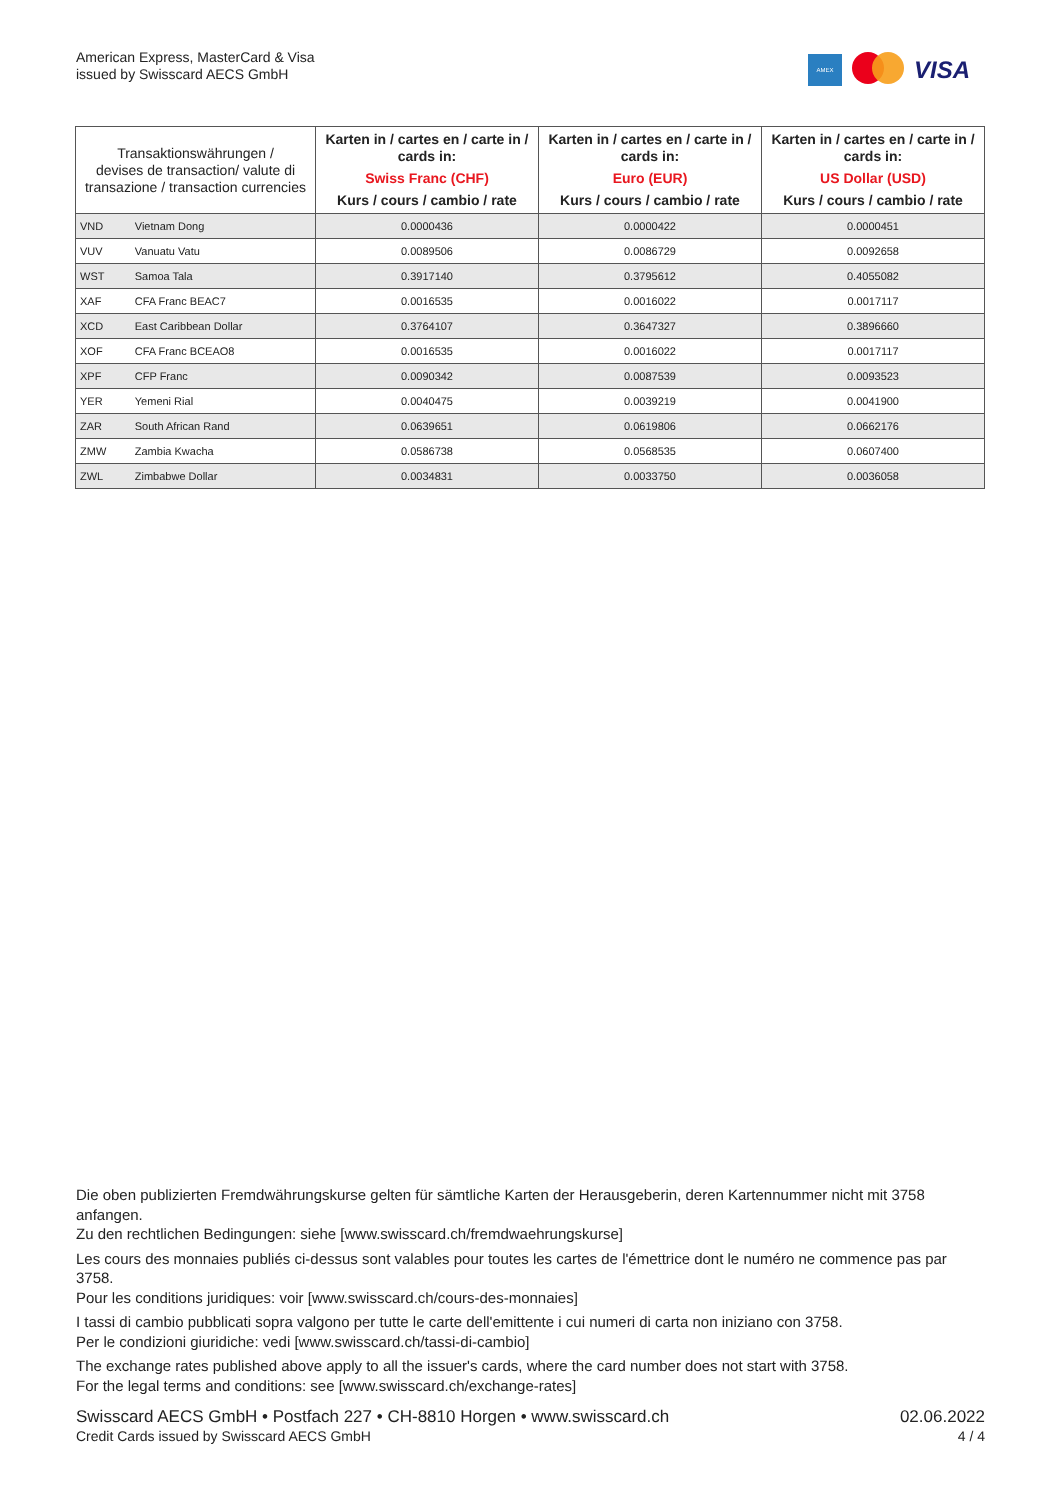American Express, MasterCard & Visa
issued by Swisscard AECS GmbH
AMEX
VISA
| Transaktionswährungen / devises de transaction/ valute di transazione / transaction currencies | | Karten in / cartes en / carte in / cards in: Swiss Franc (CHF) Kurs / cours / cambio / rate | Karten in / cartes en / carte in / cards in: Euro (EUR) Kurs / cours / cambio / rate | Karten in / cartes en / carte in / cards in: US Dollar (USD) Kurs / cours / cambio / rate |
| --- | --- | --- | --- | --- |
| VND | Vietnam Dong | 0.0000436 | 0.0000422 | 0.0000451 |
| VUV | Vanuatu Vatu | 0.0089506 | 0.0086729 | 0.0092658 |
| WST | Samoa Tala | 0.3917140 | 0.3795612 | 0.4055082 |
| XAF | CFA Franc BEAC7 | 0.0016535 | 0.0016022 | 0.0017117 |
| XCD | East Caribbean Dollar | 0.3764107 | 0.3647327 | 0.3896660 |
| XOF | CFA Franc BCEAO8 | 0.0016535 | 0.0016022 | 0.0017117 |
| XPF | CFP Franc | 0.0090342 | 0.0087539 | 0.0093523 |
| YER | Yemeni Rial | 0.0040475 | 0.0039219 | 0.0041900 |
| ZAR | South African Rand | 0.0639651 | 0.0619806 | 0.0662176 |
| ZMW | Zambia Kwacha | 0.0586738 | 0.0568535 | 0.0607400 |
| ZWL | Zimbabwe Dollar | 0.0034831 | 0.0033750 | 0.0036058 |
Die oben publizierten Fremdwährungskurse gelten für sämtliche Karten der Herausgeberin, deren Kartennummer nicht mit 3758 anfangen.
Zu den rechtlichen Bedingungen: siehe [www.swisscard.ch/fremdwaehrungskurse]
Les cours des monnaies publiés ci-dessus sont valables pour toutes les cartes de l'émettrice dont le numéro ne commence pas par 3758.
Pour les conditions juridiques: voir [www.swisscard.ch/cours-des-monnaies]
I tassi di cambio pubblicati sopra valgono per tutte le carte dell'emittente i cui numeri di carta non iniziano con 3758.
Per le condizioni giuridiche: vedi [www.swisscard.ch/tassi-di-cambio]
The exchange rates published above apply to all the issuer's cards, where the card number does not start with 3758.
For the legal terms and conditions: see [www.swisscard.ch/exchange-rates]
Swisscard AECS GmbH • Postfach 227 • CH-8810 Horgen • www.swisscard.ch
Credit Cards issued by Swisscard AECS GmbH
02.06.2022
4 / 4